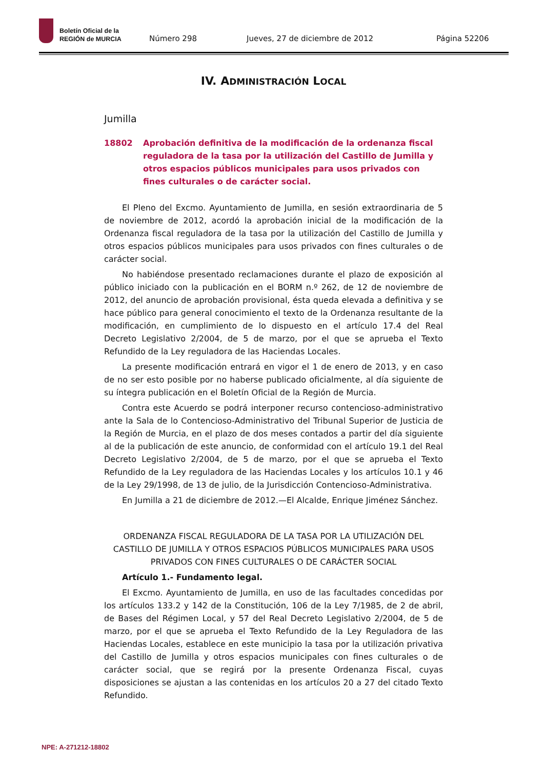Boletín Oficial de la
REGIÓN de MURCIA
Número 298 Jueves, 27 de diciembre de 2012 Página 52206
IV. ADMINISTRACIÓN LOCAL
Jumilla
18802 Aprobación definitiva de la modificación de la ordenanza fiscal reguladora de la tasa por la utilización del Castillo de Jumilla y otros espacios públicos municipales para usos privados con fines culturales o de carácter social.
El Pleno del Excmo. Ayuntamiento de Jumilla, en sesión extraordinaria de 5 de noviembre de 2012, acordó la aprobación inicial de la modificación de la Ordenanza fiscal reguladora de la tasa por la utilización del Castillo de Jumilla y otros espacios públicos municipales para usos privados con fines culturales o de carácter social.
No habiéndose presentado reclamaciones durante el plazo de exposición al público iniciado con la publicación en el BORM n.º 262, de 12 de noviembre de 2012, del anuncio de aprobación provisional, ésta queda elevada a definitiva y se hace público para general conocimiento el texto de la Ordenanza resultante de la modificación, en cumplimiento de lo dispuesto en el artículo 17.4 del Real Decreto Legislativo 2/2004, de 5 de marzo, por el que se aprueba el Texto Refundido de la Ley reguladora de las Haciendas Locales.
La presente modificación entrará en vigor el 1 de enero de 2013, y en caso de no ser esto posible por no haberse publicado oficialmente, al día siguiente de su íntegra publicación en el Boletín Oficial de la Región de Murcia.
Contra este Acuerdo se podrá interponer recurso contencioso-administrativo ante la Sala de lo Contencioso-Administrativo del Tribunal Superior de Justicia de la Región de Murcia, en el plazo de dos meses contados a partir del día siguiente al de la publicación de este anuncio, de conformidad con el artículo 19.1 del Real Decreto Legislativo 2/2004, de 5 de marzo, por el que se aprueba el Texto Refundido de la Ley reguladora de las Haciendas Locales y los artículos 10.1 y 46 de la Ley 29/1998, de 13 de julio, de la Jurisdicción Contencioso-Administrativa.
En Jumilla a 21 de diciembre de 2012.—El Alcalde, Enrique Jiménez Sánchez.
ORDENANZA FISCAL REGULADORA DE LA TASA POR LA UTILIZACIÓN DEL CASTILLO DE JUMILLA Y OTROS ESPACIOS PÚBLICOS MUNICIPALES PARA USOS PRIVADOS CON FINES CULTURALES O DE CARÁCTER SOCIAL
Artículo 1.- Fundamento legal.
El Excmo. Ayuntamiento de Jumilla, en uso de las facultades concedidas por los artículos 133.2 y 142 de la Constitución, 106 de la Ley 7/1985, de 2 de abril, de Bases del Régimen Local, y 57 del Real Decreto Legislativo 2/2004, de 5 de marzo, por el que se aprueba el Texto Refundido de la Ley Reguladora de las Haciendas Locales, establece en este municipio la tasa por la utilización privativa del Castillo de Jumilla y otros espacios municipales con fines culturales o de carácter social, que se regirá por la presente Ordenanza Fiscal, cuyas disposiciones se ajustan a las contenidas en los artículos 20 a 27 del citado Texto Refundido.
NPE: A-271212-18802